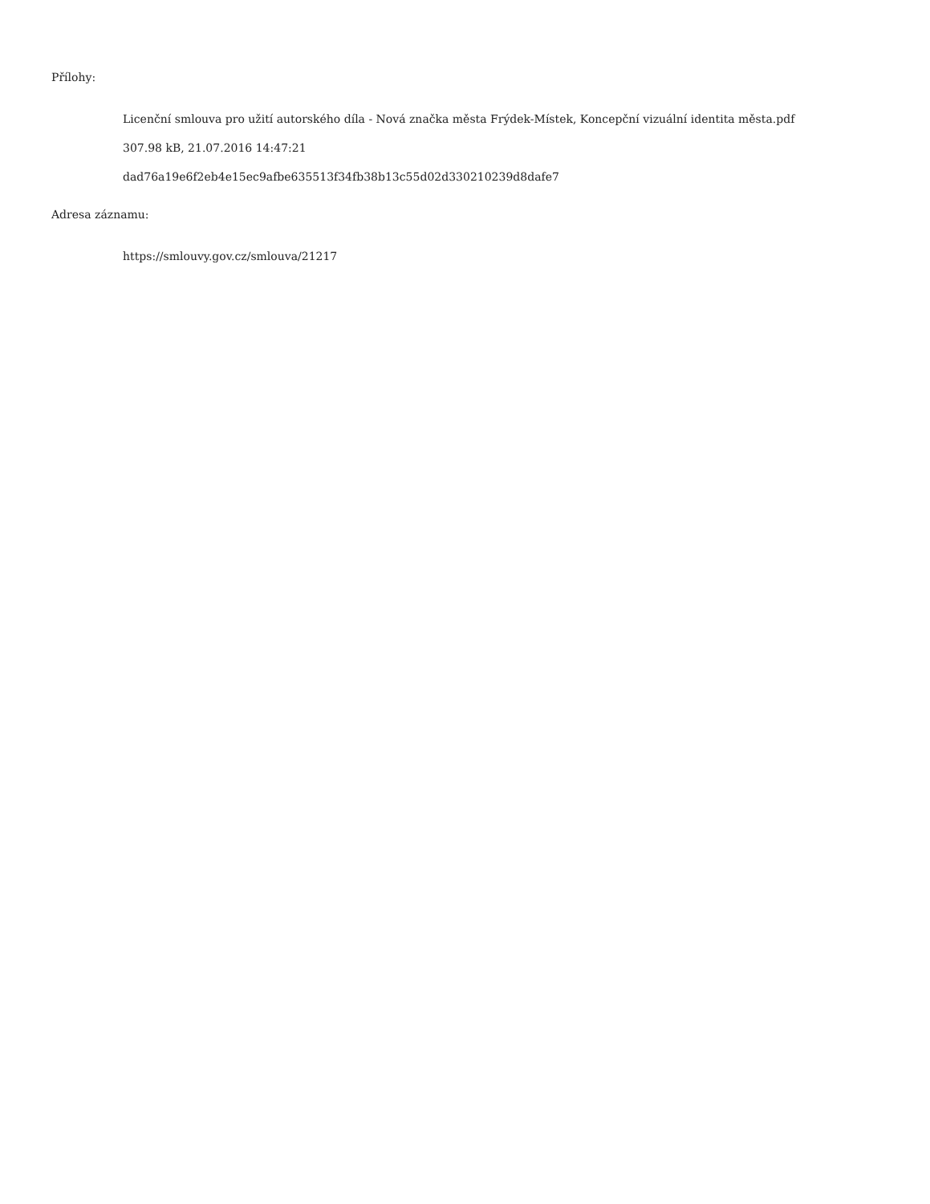Přílohy:
Licenční smlouva pro užití autorského díla - Nová značka města Frýdek-Místek, Koncepční vizuální identita města.pdf
307.98 kB, 21.07.2016 14:47:21
dad76a19e6f2eb4e15ec9afbe635513f34fb38b13c55d02d330210239d8dafe7
Adresa záznamu:
https://smlouvy.gov.cz/smlouva/21217